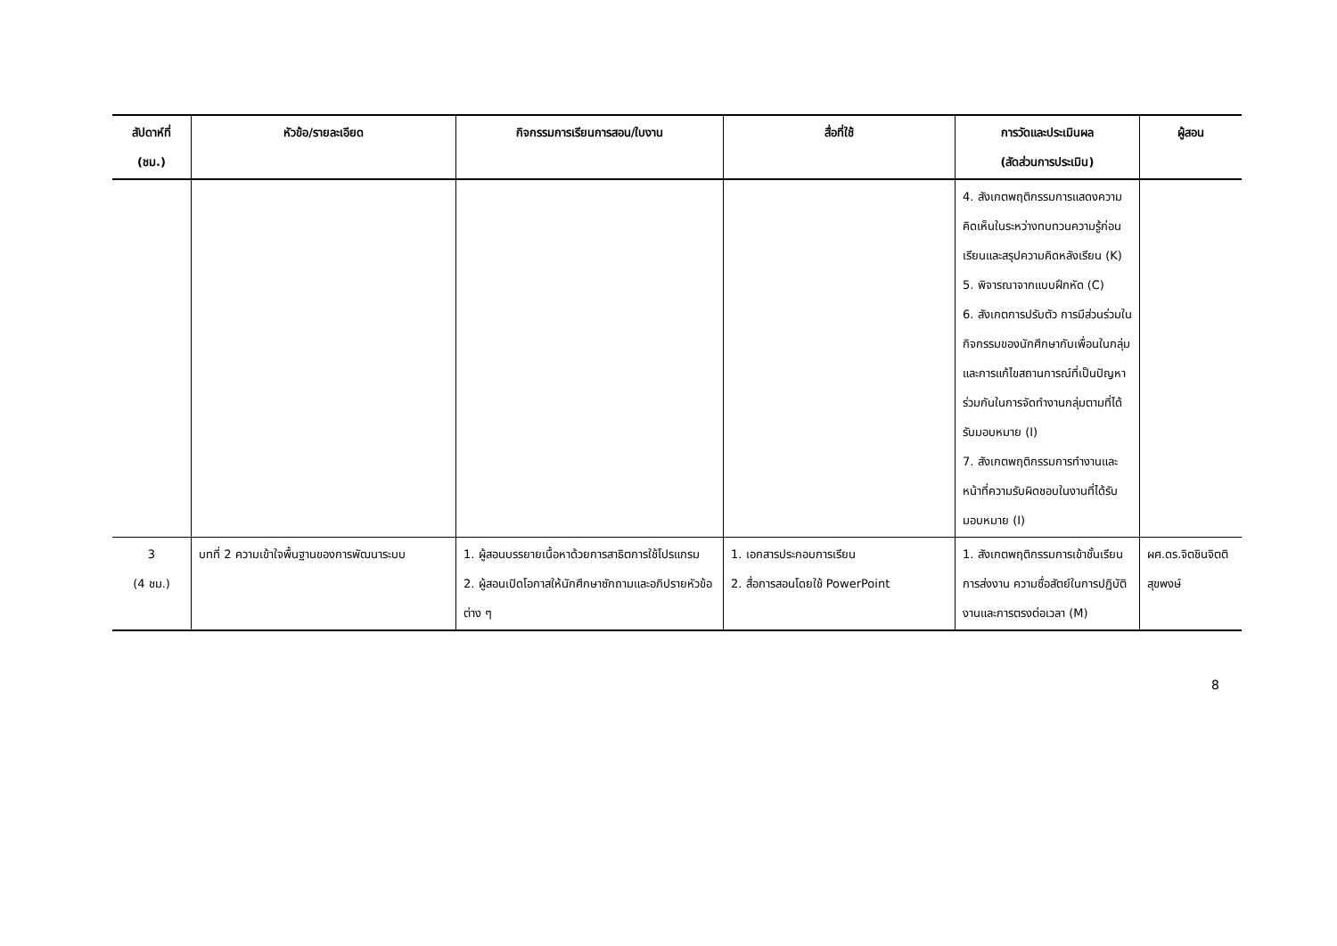| สัปดาห์ที่ (ชม.) | หัวข้อ/รายละเอียด | กิจกรรมการเรียนการสอน/ใบงาน | สื่อที่ใช้ | การวัดและประเมินผล (สัดส่วนการประเมิน) | ผู้สอน |
| --- | --- | --- | --- | --- | --- |
| | | | | 4. สังเกตพฤติกรรมการแสดงความคิดเห็นในระหว่างทบทวนความรู้ก่อนเรียนและสรุปความคิดหลังเรียน (K) 5. พิจารณาจากแบบฝึกหัด (C) 6. สังเกตการปรับตัว การมีส่วนร่วมในกิจกรรมของนักศึกษากับเพื่อนในกลุ่มและการแก้ไขสถานการณ์ที่เป็นปัญหาร่วมกันในการจัดทำงานกลุ่มตามที่ได้รับมอบหมาย (I) 7. สังเกตพฤติกรรมการทำงานและหน้าที่ความรับผิดชอบในงานที่ได้รับมอบหมาย (I) | |
| 3 (4 ชม.) | บทที่ 2 ความเข้าใจพื้นฐานของการพัฒนาระบบ | 1. ผู้สอนบรรยายเนื้อหาด้วยการสาธิตการใช้โปรแกรม 2. ผู้สอนเปิดโอกาสให้นักศึกษาซักถามและอภิปรายหัวข้อต่าง ๆ | 1. เอกสารประกอบการเรียน 2. สื่อการสอนโดยใช้ PowerPoint | 1. สังเกตพฤติกรรมการเข้าชั้นเรียน การส่งงาน ความซื่อสัตย์ในการปฏิบัติงานและการตรงต่อเวลา (M) | ผศ.ดร.จิตชินจิตติสุขพงษ์ |
8